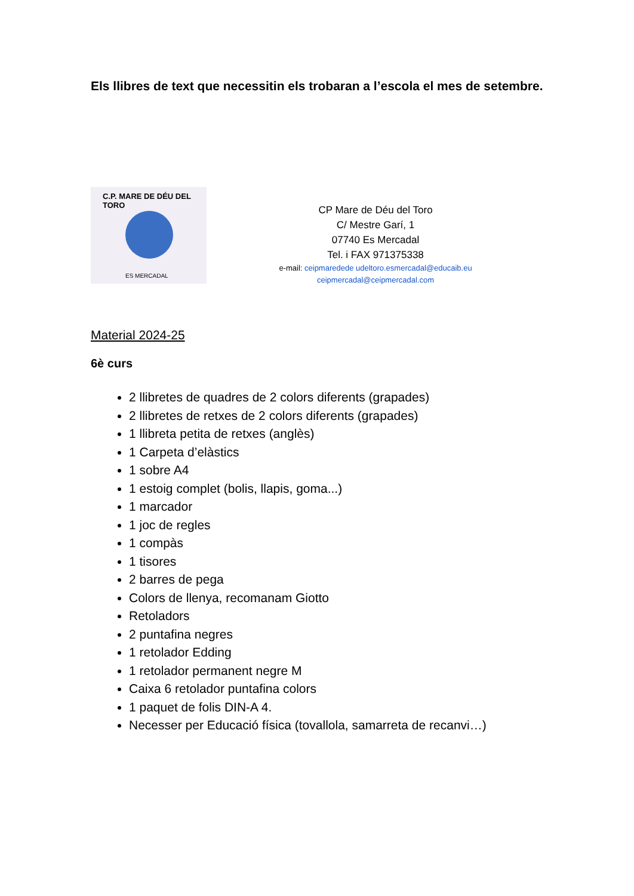Els llibres de text que necessitin els trobaran a l’escola el mes de setembre.
C.P. MARE DE DÉU DEL TORO
ES MERCADAL
CP Mare de Déu del Toro
C/ Mestre Garí, 1
07740 Es Mercadal
Tel. i FAX 971375338
e-mail: ceipmaredede udeltoro.esmercadal@educaib.eu
ceipmercadal@ceipmercadal.com
Material 2024-25
6è curs
2 llibretes de quadres de 2 colors diferents (grapades)
2 llibretes de retxes de 2 colors diferents (grapades)
1 llibreta petita de retxes (anglès)
1 Carpeta d’elàstics
1 sobre A4
1 estoig complet (bolis, llapis, goma...)
1 marcador
1 joc de regles
1 compàs
1 tisores
2 barres de pega
Colors de llenya, recomanam Giotto
Retoladors
2 puntafina negres
1 retolador Edding
1 retolador permanent negre M
Caixa 6 retolador puntafina colors
1 paquet de folis DIN-A 4.
Necesser per Educació física (tovallola, samarreta de recanvi…)